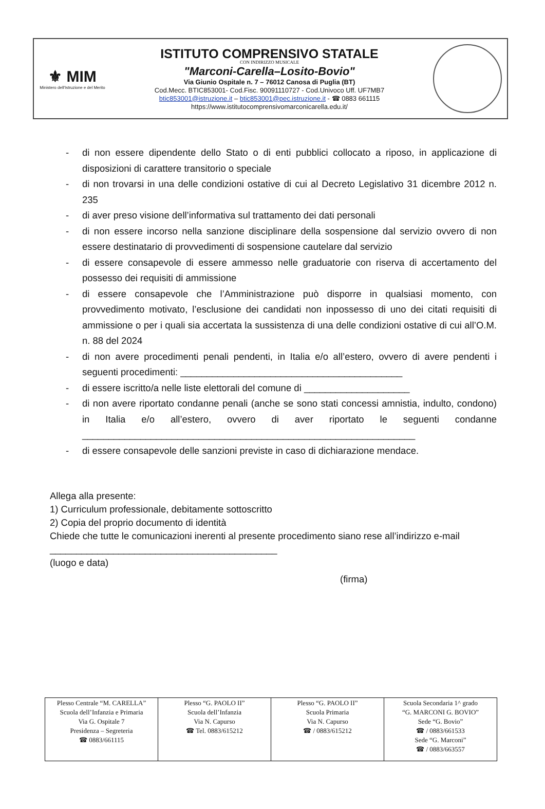⚜ MIM
Ministero dell'Istruzione e del Merito
ISTITUTO COMPRENSIVO STATALE
CON INDIRIZZO MUSICALE
"Marconi-Carella–Losito-Bovio"
Via Giunio Ospitale n. 7 – 76012 Canosa di Puglia (BT)
Cod.Mecc. BTIC853001- Cod.Fisc. 90091110727 - Cod.Univoco Uff. UF7MB7
btic853001@istruzione.it – btic853001@pec.istruzione.it - ☎ 0883 661115
https://www.istitutocomprensivomarconicarella.edu.it/
- di non essere dipendente dello Stato o di enti pubblici collocato a riposo, in applicazione di disposizioni di carattere transitorio o speciale
- di non trovarsi in una delle condizioni ostative di cui al Decreto Legislativo 31 dicembre 2012 n. 235
- di aver preso visione dell’informativa sul trattamento dei dati personali
- di non essere incorso nella sanzione disciplinare della sospensione dal servizio ovvero di non essere destinatario di provvedimenti di sospensione cautelare dal servizio
- di essere consapevole di essere ammesso nelle graduatorie con riserva di accertamento del possesso dei requisiti di ammissione
- di essere consapevole che l’Amministrazione può disporre in qualsiasi momento, con provvedimento motivato, l’esclusione dei candidati non inpossesso di uno dei citati requisiti di ammissione o per i quali sia accertata la sussistenza di una delle condizioni ostative di cui all’O.M. n. 88 del 2024
- di non avere procedimenti penali pendenti, in Italia e/o all’estero, ovvero di avere pendenti i seguenti procedimenti: __________________________________________
- di essere iscritto/a nelle liste elettorali del comune di ____________________
- di non avere riportato condanne penali (anche se sono stati concessi amnistia, indulto, condono) in Italia e/o all’estero, ovvero di aver riportato le seguenti condanne _______________________________________________________________
- di essere consapevole delle sanzioni previste in caso di dichiarazione mendace.
Allega alla presente:
1) Curriculum professionale, debitamente sottoscritto
2) Copia del proprio documento di identità
Chiede che tutte le comunicazioni inerenti al presente procedimento siano rese all’indirizzo e-mail
___________________________________________
(luogo e data)
(firma)
| Plesso Centrale “M. CARELLA” Scuola dell’Infanzia e Primaria Via G. Ospitale 7 Presidenza – Segreteria ☎ 0883/661115 | Plesso “G. PAOLO II” Scuola dell’Infanzia Via N. Capurso ☎ Tel. 0883/615212 | Plesso “G. PAOLO II” Scuola Primaria Via N. Capurso ☎ / 0883/615212 | Scuola Secondaria 1^ grado “G. MARCONI G. BOVIO” Sede “G. Bovio” ☎ / 0883/661533 Sede “G. Marconi” ☎ / 0883/663557 |